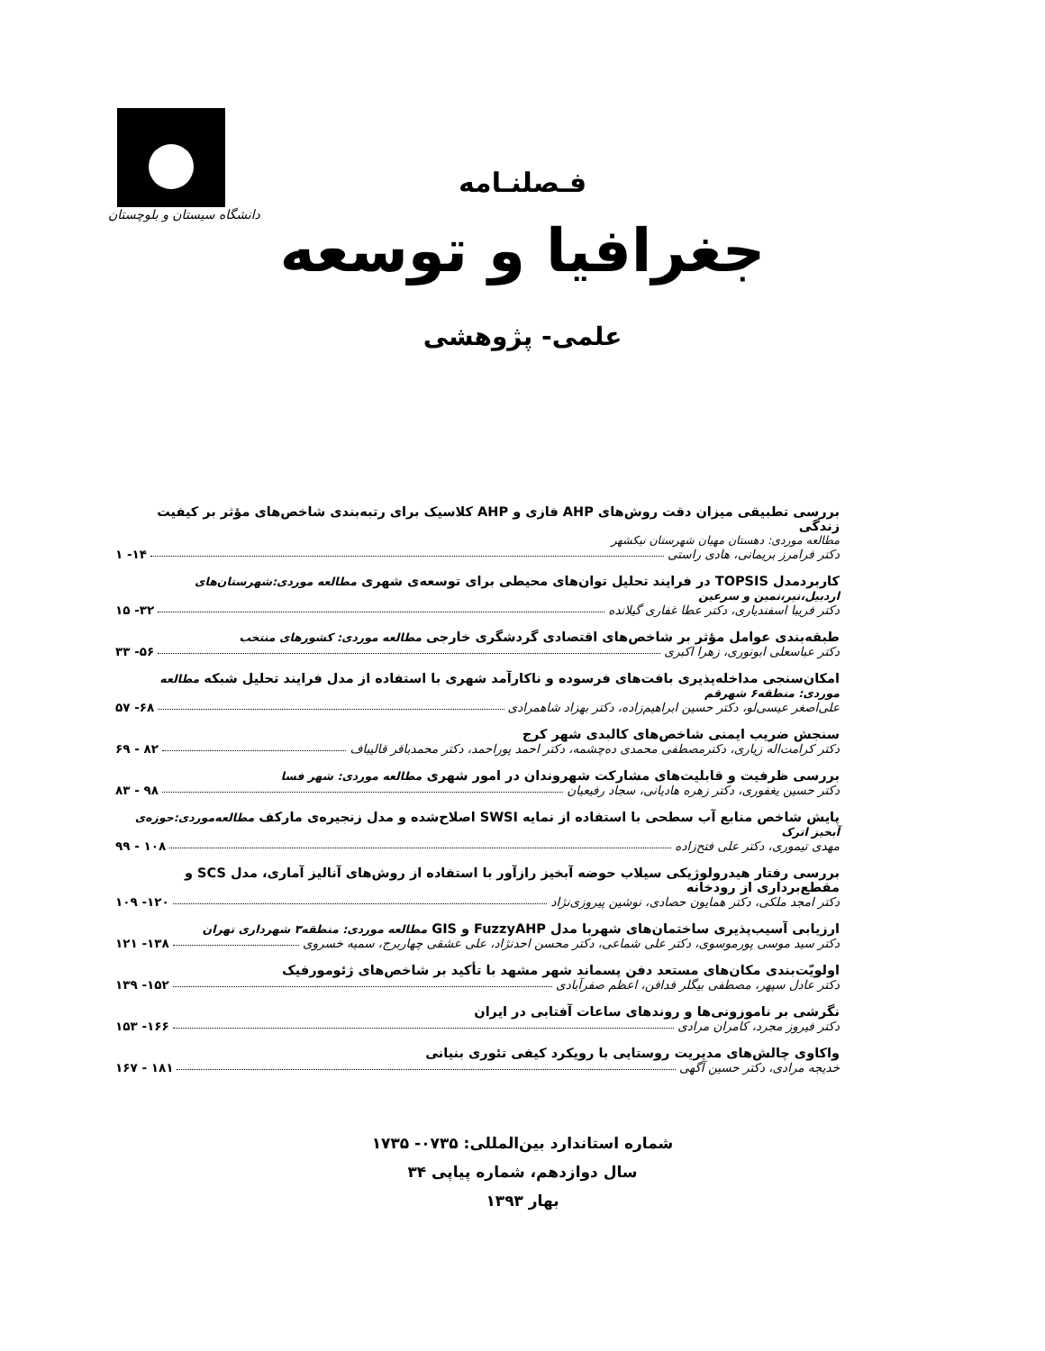دانشگاه سیستان و بلوچستان
فـصلنـامه
جغرافیا و توسعه
علمی- پژوهشی
بررسی تطبیقی میزان دقت روش‌های AHP فازی و AHP کلاسیک برای رتبه‌بندی شاخص‌های مؤثر بر کیفیت زندگی
مطالعه موردی: دهستان مهیان شهرستان نیکشهر
دکتر فرامرز بریمانی، هادی راستی ۱۴- ۱
کاربردمدل TOPSIS در فرایند تحلیل توان‌های محیطی برای توسعه‌ی شهری مطالعه موردی:شهرستان‌های اردبیل،نیر،نمین و سرعین
دکتر فریبا اسفندیاری، دکتر عطا غفاری گیلانده ۳۲- ۱۵
طبقه‌بندی عوامل مؤثر بر شاخص‌های اقتصادی گردشگری خارجی مطالعه موردی: کشورهای منتخب
دکتر عباسعلی ابونوری، زهرا اکبری ۵۶- ۳۳
امکان‌سنجی مداخله‌پذیری بافت‌های فرسوده و ناکارآمد شهری با استفاده از مدل فرایند تحلیل شبکه مطالعه موردی: منطقه۶ شهرقم
علی‌اصغر عیسی‌لو، دکتر حسین ابراهیم‌زاده، دکتر بهزاد شاهمرادی ۶۸- ۵۷
سنجش ضریب ایمنی شاخص‌های کالبدی شهر کرج
دکتر کرامت‌اله زیاری، دکترمصطفی محمدی ده‌چشمه، دکتر احمد پوراحمد، دکتر محمدباقر قالیباف ۸۲ - ۶۹
بررسی ظرفیت و قابلیت‌های مشارکت شهروندان در امور شهری مطالعه موردی: شهر فسا
دکتر حسین یغفوری، دکتر زهره هادیانی، سجاد رفیعیان ۹۸ - ۸۳
پایش شاخص منابع آب سطحی با استفاده از نمایه SWSI اصلاح‌شده و مدل زنجیره‌ی مارکف مطالعه‌موردی:حوزه‌ی آبخیز اترک
مهدی تیموری، دکتر علی فتح‌زاده ۱۰۸ - ۹۹
بررسی رفتار هیدرولوژیکی سیلاب حوضه آبخیز رازآور با استفاده از روش‌های آنالیز آماری، مدل SCS و مقطع‌برداری از رودخانه
دکتر امجد ملکی، دکتر همایون حصادی، نوشین پیروزی‌نژاد ۱۲۰- ۱۰۹
ارزیابی آسیب‌پذیری ساختمان‌های شهربا مدل FuzzyAHP و GIS مطالعه موردی: منطقه۳ شهرداری تهران
دکتر سید موسی پورموسوی، دکتر علی شماعی، دکتر محسن احدنژاد، علی عشقی چهاربرج، سمیه خسروی ۱۳۸- ۱۲۱
اولویّت‌بندی مکان‌های مستعد دفن پسماند شهر مشهد با تأکید بر شاخص‌های ژئومورفیک
دکتر عادل سپهر، مصطفی بیگلر فدافن، اعظم صفرآبادی ۱۵۲- ۱۳۹
نگرشی بر ناموزونی‌ها و روندهای ساعات آفتابی در ایران
دکتر فیروز مجرد، کامران مرادی ۱۶۶- ۱۵۳
واکاوی چالش‌های مدیریت روستایی با رویکرد کیفی تئوری بنیانی
خدیجه مرادی، دکتر حسین آگهی ۱۸۱ - ۱۶۷
شماره استاندارد بین‌المللی: ۰۷۳۵- ۱۷۳۵
سال دوازدهم، شماره پیاپی ۳۴
بهار ۱۳۹۳